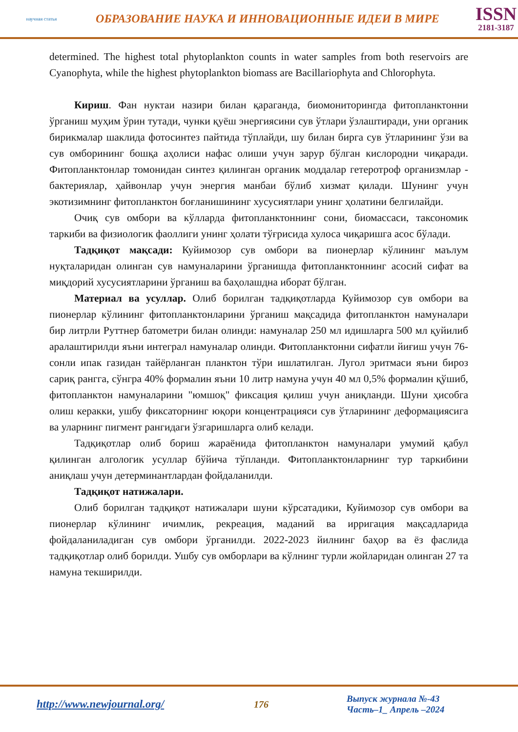научная статья
ОБРАЗОВАНИЕ НАУКА И ИННОВАЦИОННЫЕ ИДЕИ В МИРЕ
ISSN
2181-3187
determined. The highest total phytoplankton counts in water samples from both reservoirs are Cyanophyta, while the highest phytoplankton biomass are Bacillariophyta and Chlorophyta.
Кириш. Фан нуктаи назири билан қараганда, биомониторингда фитопланктонни ўрганиш муҳим ўрин тутади, чунки қуёш энергиясини сув ўтлари ўзлаштиради, уни органик бирикмалар шаклида фотосинтез пайтида тўплайди, шу билан бирга сув ўтларининг ўзи ва сув омборининг бошқа аҳолиси нафас олиши учун зарур бўлган кислородни чиқаради. Фитопланктонлар томонидан синтез қилинган органик моддалар гетеротроф организмлар - бактериялар, ҳайвонлар учун энергия манбаи бўлиб хизмат қилади. Шунинг учун экотизимнинг фитопланктон боғланишининг хусусиятлари унинг ҳолатини белгилайди.
Очиқ сув омбори ва кўлларда фитопланктоннинг сони, биомассаси, таксономик таркиби ва физиологик фаоллиги унинг ҳолати тўғрисида хулоса чиқаришга асос бўлади.
Тадқиқот мақсади: Куйимозор сув омбори ва пионерлар кўлининг маълум нуқталаридан олинган сув намуналарини ўрганишда фитопланктоннинг асосий сифат ва миқдорий хусусиятларини ўрганиш ва баҳолашдна иборат бўлган.
Материал ва усуллар. Олиб борилган тадқиқотларда Куйимозор сув омбори ва пионерлар кўлининг фитопланктонларини ўрганиш мақсадида фитопланктон намуналари бир литрли Руттнер батометри билан олинди: намуналар 250 мл идишларга 500 мл қуйилиб аралаштирилди яъни интеграл намуналар олинди. Фитопланктонни сифатли йиғиш учун 76-сонли ипак газидан тайёрланган планктон тўри ишлатилган. Лугол эритмаси яъни бироз сариқ рангга, сўнгра 40% формалин яъни 10 литр намуна учун 40 мл 0,5% формалин қўшиб, фитопланктон намуналарини "юмшоқ" фиксация қилиш учун аниқланди. Шуни ҳисобга олиш керакки, ушбу фиксаторнинг юқори концентрацияси сув ўтларининг деформациясига ва уларнинг пигмент рангидаги ўзгаришларга олиб келади.
Тадқиқотлар олиб бориш жараёнида фитопланктон намуналари умумий қабул қилинган алгологик усуллар бўйича тўпланди. Фитопланктонларнинг тур таркибини аниқлаш учун детерминантлардан фойдаланилди.
Тадқиқот натижалари.
Олиб борилган тадқиқот натижалари шуни кўрсатадики, Куйимозор сув омбори ва пионерлар кўлининг ичимлик, рекреация, маданий ва ирригация мақсадларида фойдаланиладиган сув омбори ўрганилди. 2022-2023 йилнинг баҳор ва ёз фаслида тадқиқотлар олиб борилди. Ушбу сув омборлари ва кўлнинг турли жойларидан олинган 27 та намуна текширилди.
http://www.newjournal.org/
176
Выпуск журнала №-43
Часть–1_ Апрель –2024